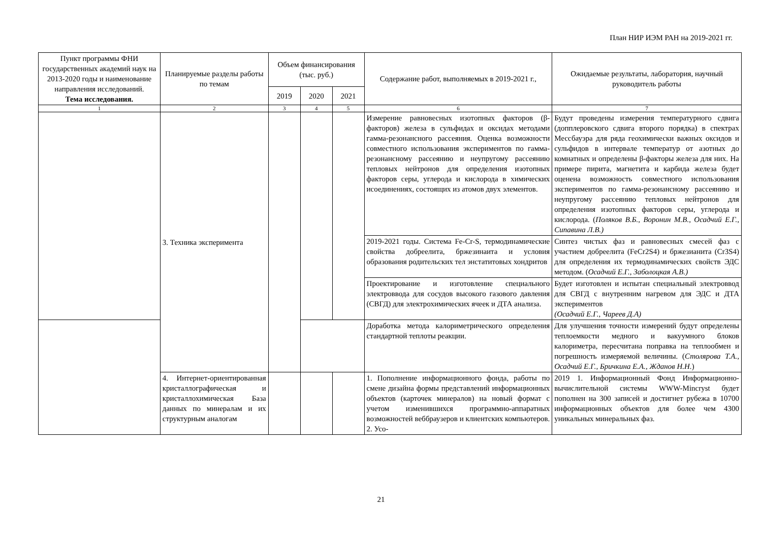План НИР ИЭМ РАН на 2019-2021 гг.
| Пункт программы ФНИ государственных академий наук на 2013-2020 годы и наименование направления исследований. Тема исследования. | Планируемые разделы работы по темам | Объем финансирования (тыс. руб.) | | | Содержание работ, выполняемых в 2019-2021 г., | Ожидаемые результаты, лаборатория, научный руководитель работы |
| --- | --- | --- | --- | --- | --- | --- |
| | | 2019 | 2020 | 2021 | | |
| 1 | 2 | 3 | 4 | 5 | 6 | 7 |
| | 3. Техника эксперимента | | | | Измерение равновесных изотопных факторов (β-факторов) железа в сульфидах и оксидах методами гамма-резонансного рассеяния. Оценка возможности совместного использования экспериментов по гамма-резонансному рассеянию и неупругому рассеянию тепловых нейтронов для определения изотопных факторов серы, углерода и кислорода в химических исоединениях, состоящих из атомов двух элементов. | Будут проведены измерения температурного сдвига (допплеровского сдвига второго порядка) в спектрах Мессбауэра для ряда геохимически важных оксидов и сульфидов в интервале температур от азотных до комнатных и определены β-факторы железа для них. На примере пирита, магнетита и карбида железа будет оценена возможность совместного использования экспериментов по гамма-резонансному рассеянию и неупругому рассеянию тепловых нейтронов для определения изотопных факторов серы, углерода и кислорода. ( Поляков В.Б., Воронин М.В., Осадчий Е.Г., Сипавина Л.В.) |
| | | | | | 2019-2021 годы. Система Fe-Cr-S, термодинамические свойства добреелита, бржезинаита и условия образования родительских тел энстатитовых хондритов | Синтез чистых фаз и равновесных смесей фаз с участием добреелита (FeCr2S4) и бржезианита (Cr3S4) для определения их термодинамических свойств ЭДС методом. ( Осадчий Е.Г., Заболоцкая А.В.) |
| | | | | | Проектирование и изготовление специального электроввода для сосудов высокого газового давления (СВГД) для электрохимических ячеек и ДТА анализа. | Будет изготовлен и испытан специальный электроввод для СВГД с внутренним нагревом для ЭДС и ДТА экспериментов (Осадчий Е.Г., Чареев Д.А) |
| | | | | | Доработка метода калориметрического определения стандартной теплоты реакции. | Для улучшения точности измерений будут определены теплоемкости медного и вакуумного блоков калориметра, пересчитана поправка на теплообмен и погрешность измеряемой величины. ( Столярова Т.А., Осадчий Е.Г., Бричкина Е.А., Жданов Н.Н. ) |
| | 4. Интернет-ориентированная кристаллографическая и кристаллохимическая База данных по минералам и их структурным аналогам | | | | 1. Пополнение информационного фонда, работы по смене дизайна формы представлений информационных объектов (карточек минералов) на новый формат с учетом изменившихся программно-аппаратных возможностей веббраузеров и клиентских компьютеров. 2. Усо- | 2019 1. Информационный Фонд Информационно-вычислительной системы WWW-Mincryst будет пополнен на 300 записей и достигнет рубежа в 10700 информационных объектов для более чем 4300 уникальных минеральных фаз. |
21